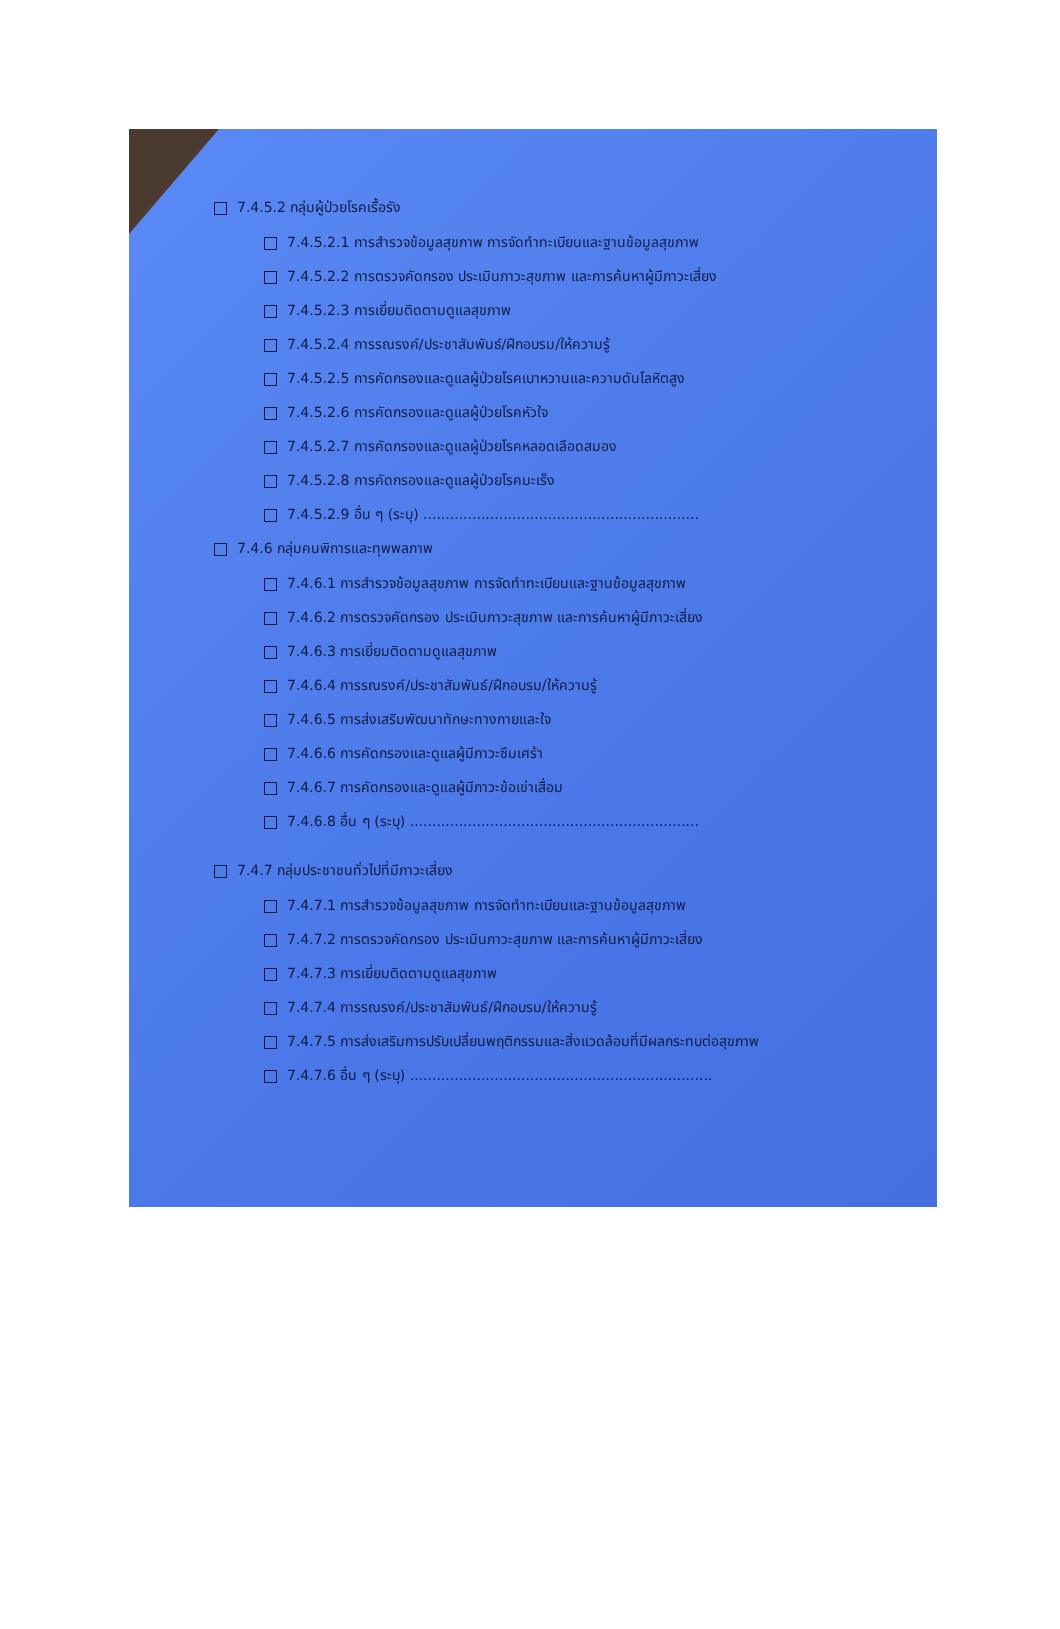7.4.5.2 กลุ่มผู้ป่วยโรคเรื้อรัง
7.4.5.2.1 การสำรวจข้อมูลสุขภาพ การจัดทำทะเบียนและฐานข้อมูลสุขภาพ
7.4.5.2.2 การตรวจคัดกรอง ประเมินภาวะสุขภาพ และการค้นหาผู้มีภาวะเสี่ยง
7.4.5.2.3 การเยี่ยมติดตามดูแลสุขภาพ
7.4.5.2.4 การรณรงค์/ประชาสัมพันธ์/ฝึกอบรม/ให้ความรู้
7.4.5.2.5 การคัดกรองและดูแลผู้ป่วยโรคเบาหวานและความดันโลหิตสูง
7.4.5.2.6 การคัดกรองและดูแลผู้ป่วยโรคหัวใจ
7.4.5.2.7 การคัดกรองและดูแลผู้ป่วยโรคหลอดเลือดสมอง
7.4.5.2.8 การคัดกรองและดูแลผู้ป่วยโรคมะเร็ง
7.4.5.2.9 อื่น ๆ (ระบุ) ..............................................................
7.4.6 กลุ่มคนพิการและทุพพลภาพ
7.4.6.1 การสำรวจข้อมูลสุขภาพ การจัดทำทะเบียนและฐานข้อมูลสุขภาพ
7.4.6.2 การตรวจคัดกรอง ประเมินภาวะสุขภาพ และการค้นหาผู้มีภาวะเสี่ยง
7.4.6.3 การเยี่ยมติดตามดูแลสุขภาพ
7.4.6.4 การรณรงค์/ประชาสัมพันธ์/ฝึกอบรม/ให้ความรู้
7.4.6.5 การส่งเสริมพัฒนาทักษะทางกายและใจ
7.4.6.6 การคัดกรองและดูแลผู้มีภาวะซึมเศร้า
7.4.6.7 การคัดกรองและดูแลผู้มีภาวะข้อเข่าเสื่อม
7.4.6.8 อื่น ๆ (ระบุ) .................................................................
7.4.7 กลุ่มประชาชนทั่วไปที่มีภาวะเสี่ยง
7.4.7.1 การสำรวจข้อมูลสุขภาพ การจัดทำทะเบียนและฐานข้อมูลสุขภาพ
7.4.7.2 การตรวจคัดกรอง ประเมินภาวะสุขภาพ และการค้นหาผู้มีภาวะเสี่ยง
7.4.7.3 การเยี่ยมติดตามดูแลสุขภาพ
7.4.7.4 การรณรงค์/ประชาสัมพันธ์/ฝึกอบรม/ให้ความรู้
7.4.7.5 การส่งเสริมการปรับเปลี่ยนพฤติกรรมและสิ่งแวดล้อมที่มีผลกระทบต่อสุขภาพ
7.4.7.6 อื่น ๆ (ระบุ) ....................................................................